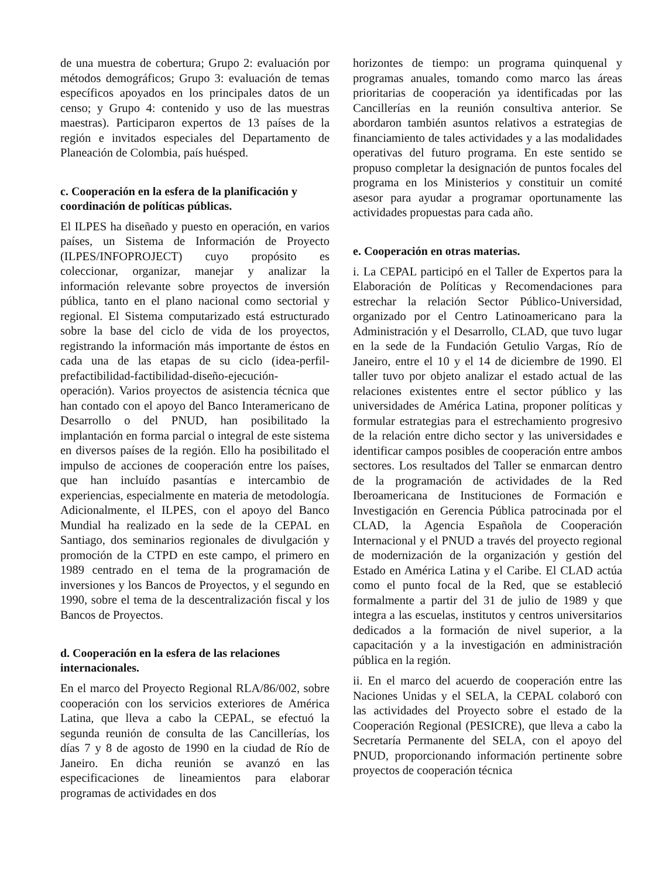de una muestra de cobertura; Grupo 2: evaluación por métodos demográficos; Grupo 3: evaluación de temas específicos apoyados en los principales datos de un censo; y Grupo 4: contenido y uso de las muestras maestras). Participaron expertos de 13 países de la región e invitados especiales del Departamento de Planeación de Colombia, país huésped.
c. Cooperación en la esfera de la planificación y coordinación de políticas públicas.
El ILPES ha diseñado y puesto en operación, en varios países, un Sistema de Información de Proyecto (ILPES/INFOPROJECT) cuyo propósito es coleccionar, organizar, manejar y analizar la información relevante sobre proyectos de inversión pública, tanto en el plano nacional como sectorial y regional. El Sistema computarizado está estructurado sobre la base del ciclo de vida de los proyectos, registrando la información más importante de éstos en cada una de las etapas de su ciclo (idea-perfil-prefactibilidad-factibilidad-diseño-ejecución-operación). Varios proyectos de asistencia técnica que han contado con el apoyo del Banco Interamericano de Desarrollo o del PNUD, han posibilitado la implantación en forma parcial o integral de este sistema en diversos países de la región. Ello ha posibilitado el impulso de acciones de cooperación entre los países, que han incluído pasantías e intercambio de experiencias, especialmente en materia de metodología. Adicionalmente, el ILPES, con el apoyo del Banco Mundial ha realizado en la sede de la CEPAL en Santiago, dos seminarios regionales de divulgación y promoción de la CTPD en este campo, el primero en 1989 centrado en el tema de la programación de inversiones y los Bancos de Proyectos, y el segundo en 1990, sobre el tema de la descentralización fiscal y los Bancos de Proyectos.
d. Cooperación en la esfera de las relaciones internacionales.
En el marco del Proyecto Regional RLA/86/002, sobre cooperación con los servicios exteriores de América Latina, que lleva a cabo la CEPAL, se efectuó la segunda reunión de consulta de las Cancillerías, los días 7 y 8 de agosto de 1990 en la ciudad de Río de Janeiro. En dicha reunión se avanzó en las especificaciones de lineamientos para elaborar programas de actividades en dos
horizontes de tiempo: un programa quinquenal y programas anuales, tomando como marco las áreas prioritarias de cooperación ya identificadas por las Cancillerías en la reunión consultiva anterior. Se abordaron también asuntos relativos a estrategias de financiamiento de tales actividades y a las modalidades operativas del futuro programa. En este sentido se propuso completar la designación de puntos focales del programa en los Ministerios y constituir un comité asesor para ayudar a programar oportunamente las actividades propuestas para cada año.
e. Cooperación en otras materias.
i. La CEPAL participó en el Taller de Expertos para la Elaboración de Políticas y Recomendaciones para estrechar la relación Sector Público-Universidad, organizado por el Centro Latinoamericano para la Administración y el Desarrollo, CLAD, que tuvo lugar en la sede de la Fundación Getulio Vargas, Río de Janeiro, entre el 10 y el 14 de diciembre de 1990. El taller tuvo por objeto analizar el estado actual de las relaciones existentes entre el sector público y las universidades de América Latina, proponer políticas y formular estrategias para el estrechamiento progresivo de la relación entre dicho sector y las universidades e identificar campos posibles de cooperación entre ambos sectores. Los resultados del Taller se enmarcan dentro de la programación de actividades de la Red Iberoamericana de Instituciones de Formación e Investigación en Gerencia Pública patrocinada por el CLAD, la Agencia Española de Cooperación Internacional y el PNUD a través del proyecto regional de modernización de la organización y gestión del Estado en América Latina y el Caribe. El CLAD actúa como el punto focal de la Red, que se estableció formalmente a partir del 31 de julio de 1989 y que integra a las escuelas, institutos y centros universitarios dedicados a la formación de nivel superior, a la capacitación y a la investigación en administración pública en la región.
ii. En el marco del acuerdo de cooperación entre las Naciones Unidas y el SELA, la CEPAL colaboró con las actividades del Proyecto sobre el estado de la Cooperación Regional (PESICRE), que lleva a cabo la Secretaría Permanente del SELA, con el apoyo del PNUD, proporcionando información pertinente sobre proyectos de cooperación técnica